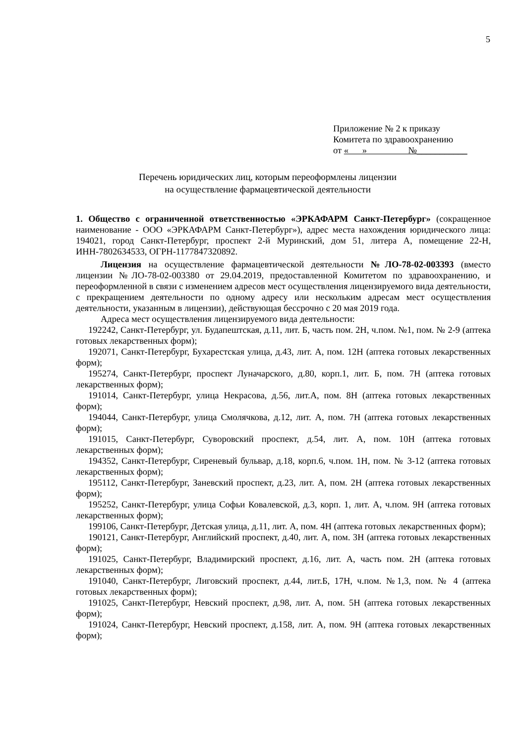5
Приложение № 2 к приказу
Комитета по здравоохранению
от « » №___________
Перечень юридических лиц, которым переоформлены лицензии
на осуществление фармацевтической деятельности
1. Общество с ограниченной ответственностью «ЭРКАФАРМ Санкт-Петербург» (сокращенное наименование - ООО «ЭРКАФАРМ Санкт-Петербург»), адрес места нахождения юридического лица: 194021, город Санкт-Петербург, проспект 2-й Муринский, дом 51, литера А, помещение 22-Н, ИНН-7802634533, ОГРН-1177847320892.
Лицензия на осуществление фармацевтической деятельности №ЛО-78-02-003393 (вместо лицензии №ЛО-78-02-003380 от 29.04.2019, предоставленной Комитетом по здравоохранению, и переоформленной в связи с изменением адресов мест осуществления лицензируемого вида деятельности, с прекращением деятельности по одному адресу или нескольким адресам мест осуществления деятельности, указанным в лицензии), действующая бессрочно с 20 мая 2019 года.
Адреса мест осуществления лицензируемого вида деятельности:
192242, Санкт-Петербург, ул. Будапештская, д.11, лит. Б, часть пом. 2Н, ч.пом. №1, пом. № 2-9 (аптека готовых лекарственных форм);
192071, Санкт-Петербург, Бухарестская улица, д.43, лит. А, пом. 12Н (аптека готовых лекарственных форм);
195274, Санкт-Петербург, проспект Луначарского, д.80, корп.1, лит. Б, пом. 7Н (аптека готовых лекарственных форм);
191014, Санкт-Петербург, улица Некрасова, д.56, лит.А, пом. 8Н (аптека готовых лекарственных форм);
194044, Санкт-Петербург, улица Смолячкова, д.12, лит. А, пом. 7Н (аптека готовых лекарственных форм);
191015, Санкт-Петербург, Суворовский проспект, д.54, лит. А, пом. 10Н (аптека готовых лекарственных форм);
194352, Санкт-Петербург, Сиреневый бульвар, д.18, корп.6, ч.пом. 1Н, пом. № 3-12 (аптека готовых лекарственных форм);
195112, Санкт-Петербург, Заневский проспект, д.23, лит. А, пом. 2Н (аптека готовых лекарственных форм);
195252, Санкт-Петербург, улица Софьи Ковалевской, д.3, корп. 1, лит. А, ч.пом. 9Н (аптека готовых лекарственных форм);
199106, Санкт-Петербург, Детская улица, д.11, лит. А, пом. 4Н (аптека готовых лекарственных форм);
190121, Санкт-Петербург, Английский проспект, д.40, лит. А, пом. 3Н (аптека готовых лекарственных форм);
191025, Санкт-Петербург, Владимирский проспект, д.16, лит. А, часть пом. 2Н (аптека готовых лекарственных форм);
191040, Санкт-Петербург, Лиговский проспект, д.44, лит.Б, 17Н, ч.пом. №1,3, пом. № 4 (аптека готовых лекарственных форм);
191025, Санкт-Петербург, Невский проспект, д.98, лит. А, пом. 5Н (аптека готовых лекарственных форм);
191024, Санкт-Петербург, Невский проспект, д.158, лит. А, пом. 9Н (аптека готовых лекарственных форм);